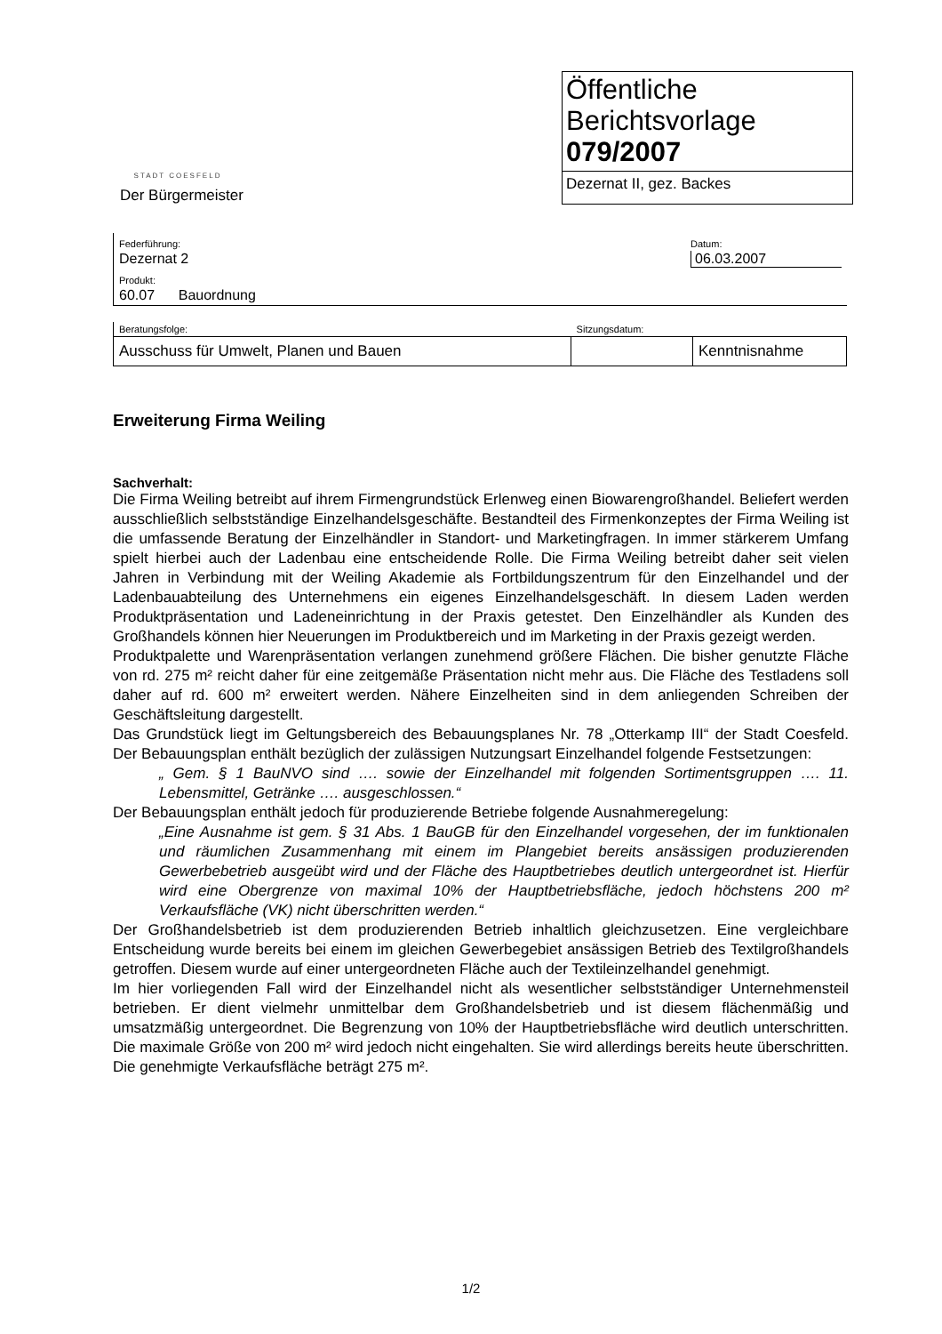STADT COESFELD
Der Bürgermeister
Öffentliche
Berichtsvorlage
079/2007
Dezernat II, gez. Backes
| Federführung: Dezernat 2 | Datum: 06.03.2007 |
| Produkt: 60.07 Bauordnung | |
| Beratungsfolge: | Sitzungsdatum: | |
| Ausschuss für Umwelt, Planen und Bauen | | Kenntnisnahme |
Erweiterung Firma Weiling
Sachverhalt:
Die Firma Weiling betreibt auf ihrem Firmengrundstück Erlenweg einen Biowarengroßhandel. Beliefert werden ausschließlich selbstständige Einzelhandelsgeschäfte. Bestandteil des Firmenkonzeptes der Firma Weiling ist die umfassende Beratung der Einzelhändler in Standort- und Marketingfragen. In immer stärkerem Umfang spielt hierbei auch der Ladenbau eine entscheidende Rolle. Die Firma Weiling betreibt daher seit vielen Jahren in Verbindung mit der Weiling Akademie als Fortbildungszentrum für den Einzelhandel und der Ladenbauabteilung des Unternehmens ein eigenes Einzelhandelsgeschäft. In diesem Laden werden Produktpräsentation und Ladeneinrichtung in der Praxis getestet. Den Einzelhändler als Kunden des Großhandels können hier Neuerungen im Produktbereich und im Marketing in der Praxis gezeigt werden.
Produktpalette und Warenpräsentation verlangen zunehmend größere Flächen. Die bisher genutzte Fläche von rd. 275 m² reicht daher für eine zeitgemäße Präsentation nicht mehr aus. Die Fläche des Testladens soll daher auf rd. 600 m² erweitert werden. Nähere Einzelheiten sind in dem anliegenden Schreiben der Geschäftsleitung dargestellt.
Das Grundstück liegt im Geltungsbereich des Bebauungsplanes Nr. 78 „Otterkamp III“ der Stadt Coesfeld. Der Bebauungsplan enthält bezüglich der zulässigen Nutzungsart Einzelhandel folgende Festsetzungen:
„ Gem. § 1 BauNVO sind …. sowie der Einzelhandel mit folgenden Sortimentsgruppen …. 11. Lebensmittel, Getränke …. ausgeschlossen.“
Der Bebauungsplan enthält jedoch für produzierende Betriebe folgende Ausnahmeregelung:
„Eine Ausnahme ist gem. § 31 Abs. 1 BauGB für den Einzelhandel vorgesehen, der im funktionalen und räumlichen Zusammenhang mit einem im Plangebiet bereits ansässigen produzierenden Gewerbebetrieb ausgeübt wird und der Fläche des Hauptbetriebes deutlich untergeordnet ist. Hierfür wird eine Obergrenze von maximal 10% der Hauptbetriebsfläche, jedoch höchstens 200 m² Verkaufsfläche (VK) nicht überschritten werden.“
Der Großhandelsbetrieb ist dem produzierenden Betrieb inhaltlich gleichzusetzen. Eine vergleichbare Entscheidung wurde bereits bei einem im gleichen Gewerbegebiet ansässigen Betrieb des Textilgroßhandels getroffen. Diesem wurde auf einer untergeordneten Fläche auch der Textileinzelhandel genehmigt.
Im hier vorliegenden Fall wird der Einzelhandel nicht als wesentlicher selbstständiger Unternehmensteil betrieben. Er dient vielmehr unmittelbar dem Großhandelsbetrieb und ist diesem flächenmäßig und umsatzmäßig untergeordnet. Die Begrenzung von 10% der Hauptbetriebsfläche wird deutlich unterschritten. Die maximale Größe von 200 m² wird jedoch nicht eingehalten. Sie wird allerdings bereits heute überschritten. Die genehmigte Verkaufsfläche beträgt 275 m².
1/2